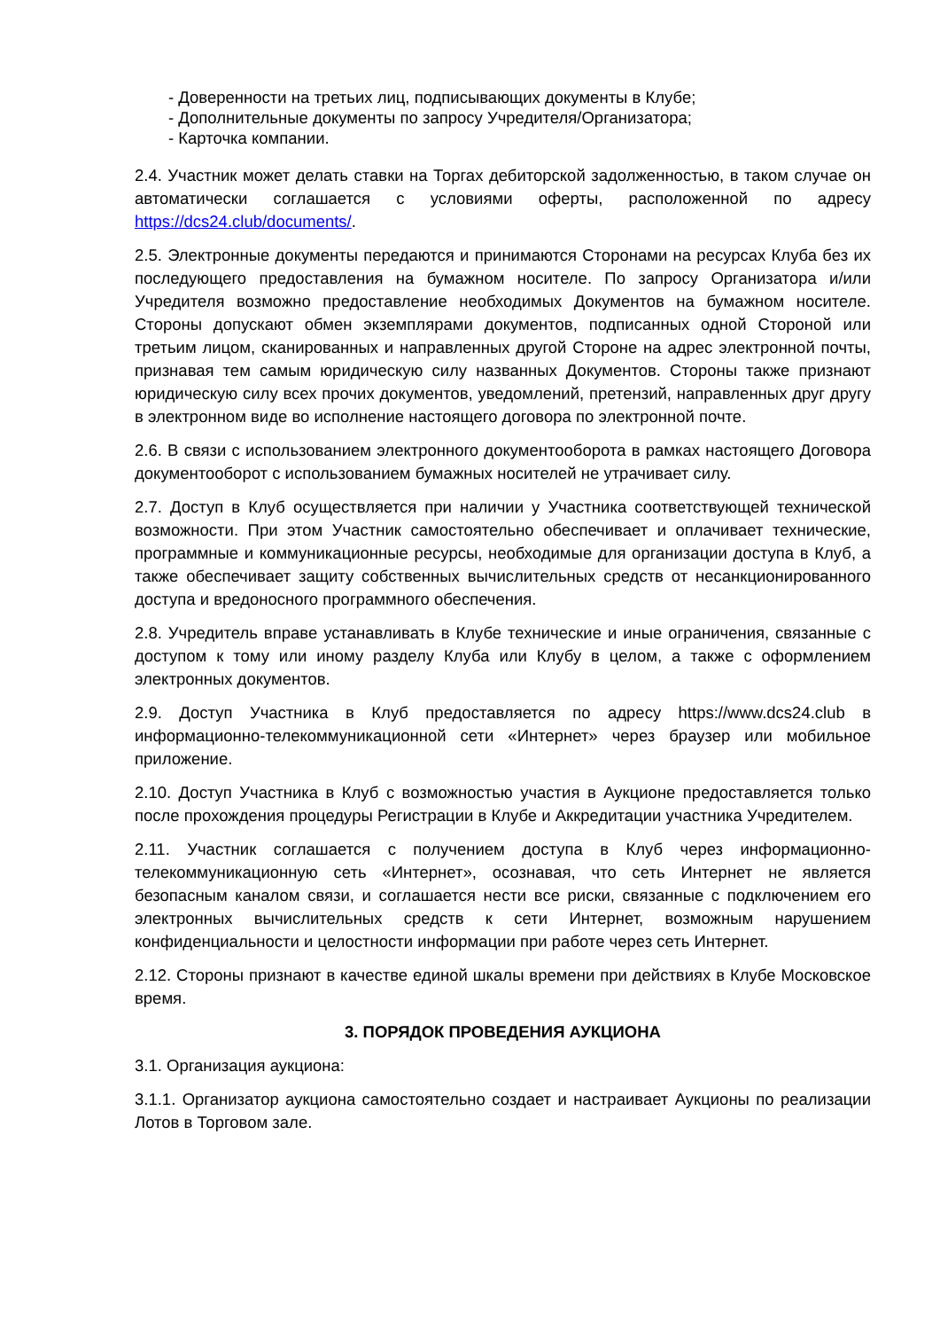- Доверенности на третьих лиц, подписывающих документы в Клубе;
- Дополнительные документы по запросу Учредителя/Организатора;
- Карточка компании.
2.4. Участник может делать ставки на Торгах дебиторской задолженностью, в таком случае он автоматически соглашается с условиями оферты, расположенной по адресу https://dcs24.club/documents/.
2.5. Электронные документы передаются и принимаются Сторонами на ресурсах Клуба без их последующего предоставления на бумажном носителе. По запросу Организатора и/или Учредителя возможно предоставление необходимых Документов на бумажном носителе. Стороны допускают обмен экземплярами документов, подписанных одной Стороной или третьим лицом, сканированных и направленных другой Стороне на адрес электронной почты, признавая тем самым юридическую силу названных Документов. Стороны также признают юридическую силу всех прочих документов, уведомлений, претензий, направленных друг другу в электронном виде во исполнение настоящего договора по электронной почте.
2.6. В связи с использованием электронного документооборота в рамках настоящего Договора документооборот с использованием бумажных носителей не утрачивает силу.
2.7. Доступ в Клуб осуществляется при наличии у Участника соответствующей технической возможности. При этом Участник самостоятельно обеспечивает и оплачивает технические, программные и коммуникационные ресурсы, необходимые для организации доступа в Клуб, а также обеспечивает защиту собственных вычислительных средств от несанкционированного доступа и вредоносного программного обеспечения.
2.8. Учредитель вправе устанавливать в Клубе технические и иные ограничения, связанные с доступом к тому или иному разделу Клуба или Клубу в целом, а также с оформлением электронных документов.
2.9. Доступ Участника в Клуб предоставляется по адресу https://www.dcs24.club в информационно-телекоммуникационной сети «Интернет» через браузер или мобильное приложение.
2.10. Доступ Участника в Клуб с возможностью участия в Аукционе предоставляется только после прохождения процедуры Регистрации в Клубе и Аккредитации участника Учредителем.
2.11. Участник соглашается с получением доступа в Клуб через информационно-телекоммуникационную сеть «Интернет», осознавая, что сеть Интернет не является безопасным каналом связи, и соглашается нести все риски, связанные с подключением его электронных вычислительных средств к сети Интернет, возможным нарушением конфиденциальности и целостности информации при работе через сеть Интернет.
2.12. Стороны признают в качестве единой шкалы времени при действиях в Клубе Московское время.
3. ПОРЯДОК ПРОВЕДЕНИЯ АУКЦИОНА
3.1. Организация аукциона:
3.1.1. Организатор аукциона самостоятельно создает и настраивает Аукционы по реализации Лотов в Торговом зале.